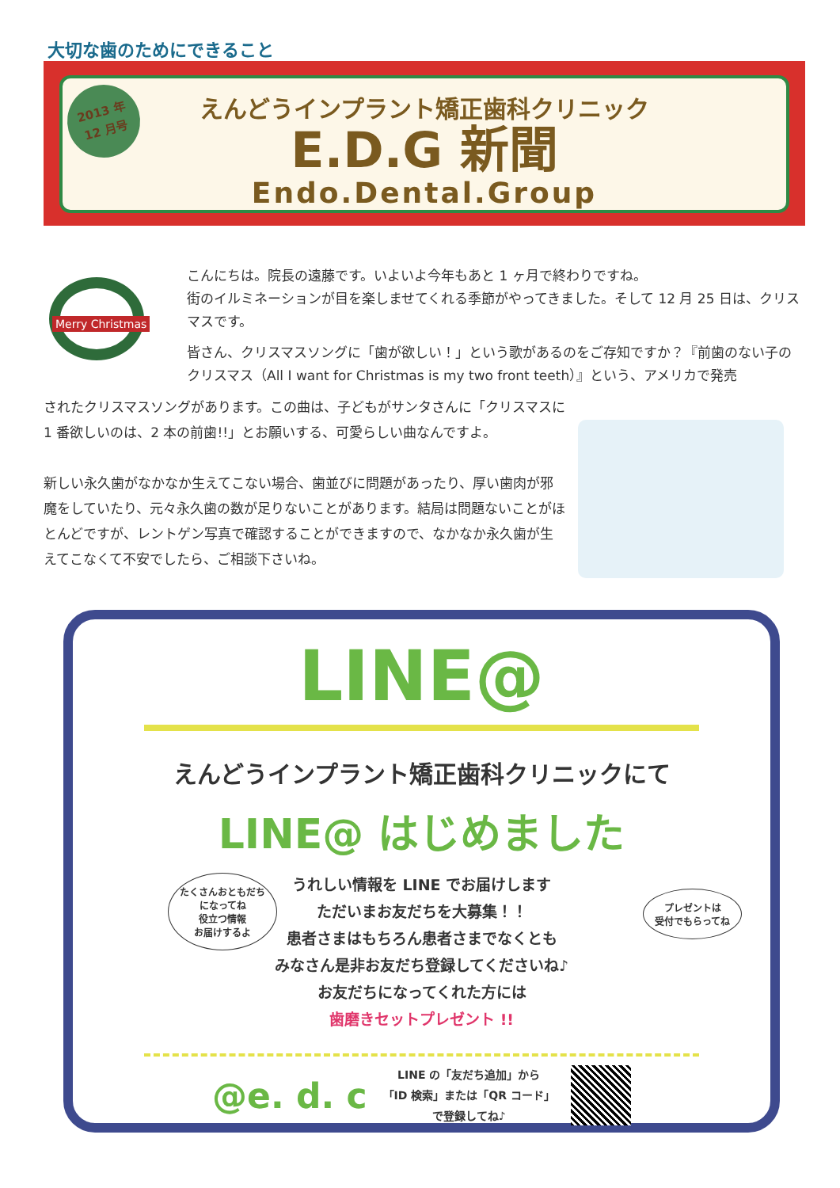大切な歯のためにできること
2013 年
12 月号
えんどうインプラント矯正歯科クリニック
E.D.G 新聞
Endo.Dental.Group
Merry Christmas
こんにちは。院長の遠藤です。いよいよ今年もあと 1 ヶ月で終わりですね。
街のイルミネーションが目を楽しませてくれる季節がやってきました。そして 12 月 25 日は、クリスマスです。
皆さん、クリスマスソングに「歯が欲しい！」という歌があるのをご存知ですか？『前歯のない子のクリスマス（All I want for Christmas is my two front teeth）』という、アメリカで発売
されたクリスマスソングがあります。この曲は、子どもがサンタさんに「クリスマスに 1 番欲しいのは、2 本の前歯!!」とお願いする、可愛らしい曲なんですよ。
新しい永久歯がなかなか生えてこない場合、歯並びに問題があったり、厚い歯肉が邪魔をしていたり、元々永久歯の数が足りないことがあります。結局は問題ないことがほとんどですが、レントゲン写真で確認することができますので、なかなか永久歯が生えてこなくて不安でしたら、ご相談下さいね。
LINE@
えんどうインプラント矯正歯科クリニックにて
LINE@ はじめました
うれしい情報を LINE でお届けします
ただいまお友だちを大募集！！
患者さまはもちろん患者さまでなくとも
みなさん是非お友だち登録してくださいね♪
お友だちになってくれた方には
歯磨きセットプレゼント !!
たくさんおともだち
になってね
役立つ情報
お届けするよ
プレゼントは
受付でもらってね
@e. d. c
LINE の「友だち追加」から
「ID 検索」または「QR コード」
で登録してね♪